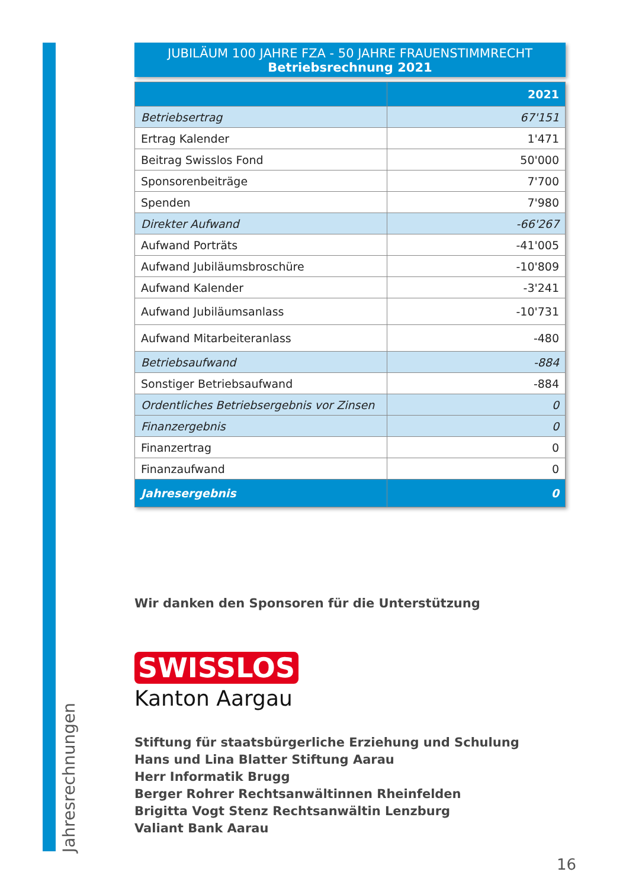Jahresrechnungen
JUBILÄUM 100 JAHRE FZA - 50 JAHRE FRAUENSTIMMRECHT
Betriebsrechnung 2021
| | 2021 |
| --- | --- |
| Betriebsertrag | 67'151 |
| Ertrag Kalender | 1'471 |
| Beitrag Swisslos Fond | 50'000 |
| Sponsorenbeiträge | 7'700 |
| Spenden | 7'980 |
| Direkter Aufwand | -66'267 |
| Aufwand Porträts | -41'005 |
| Aufwand Jubiläumsbroschüre | -10'809 |
| Aufwand Kalender | -3'241 |
| Aufwand Jubiläumsanlass | -10'731 |
| Aufwand Mitarbeiteranlass | -480 |
| Betriebsaufwand | -884 |
| Sonstiger Betriebsaufwand | -884 |
| Ordentliches Betriebsergebnis vor Zinsen | 0 |
| Finanzergebnis | 0 |
| Finanzertrag | 0 |
| Finanzaufwand | 0 |
| Jahresergebnis | 0 |
Wir danken den Sponsoren für die Unterstützung
SWISSLOS
Kanton Aargau
Stiftung für staatsbürgerliche Erziehung und Schulung
Hans und Lina Blatter Stiftung Aarau
Herr Informatik Brugg
Berger Rohrer Rechtsanwältinnen Rheinfelden
Brigitta Vogt Stenz Rechtsanwältin Lenzburg
Valiant Bank Aarau
16